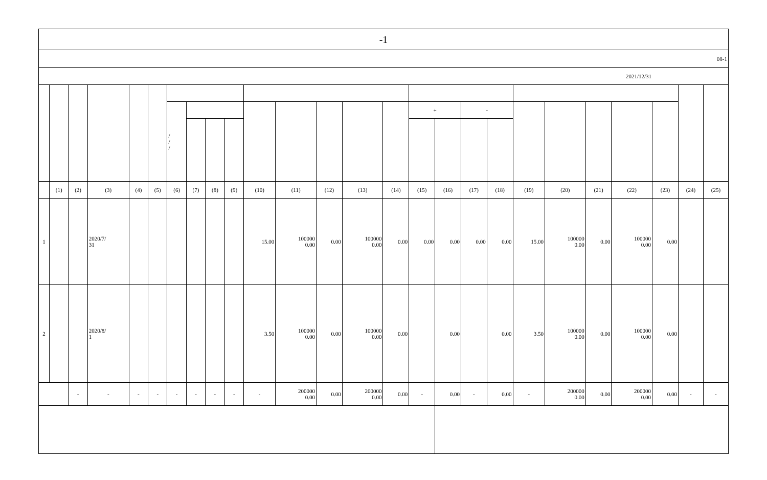| -1 | | | | | | | | | | | | | | | | | | | | | | | | | |
| 08-1 | | | | | | | | | | | | | | | | | | | | | | | | | |
| 2021/12/31 | | | | | | | | | | | | | | | | | | | | | | | | | |
| | | | | | | / / / | | | | | | | | | + | | - | | | | | | | | |
| | (1) | (2) | (3) | (4) | (5) | (6) | (7) | (8) | (9) | (10) | (11) | (12) | (13) | (14) | (15) | (16) | (17) | (18) | (19) | (20) | (21) | (22) | (23) | (24) | (25) |
| 1 | | | 2020/7/ 31 | | | | | | | 15.00 | 100000 0.00 | 0.00 | 100000 0.00 | 0.00 | 0.00 | 0.00 | 0.00 | 0.00 | 15.00 | 100000 0.00 | 0.00 | 100000 0.00 | 0.00 | | |
| 2 | | | 2020/8/ 1 | | | | | | | 3.50 | 100000 0.00 | 0.00 | 100000 0.00 | 0.00 | | 0.00 | | 0.00 | 3.50 | 100000 0.00 | 0.00 | 100000 0.00 | 0.00 | | |
| | | - | - | - | - | - | - | - | - | - | 200000 0.00 | 0.00 | 200000 0.00 | 0.00 | - | 0.00 | - | 0.00 | - | 200000 0.00 | 0.00 | 200000 0.00 | 0.00 | - | - |